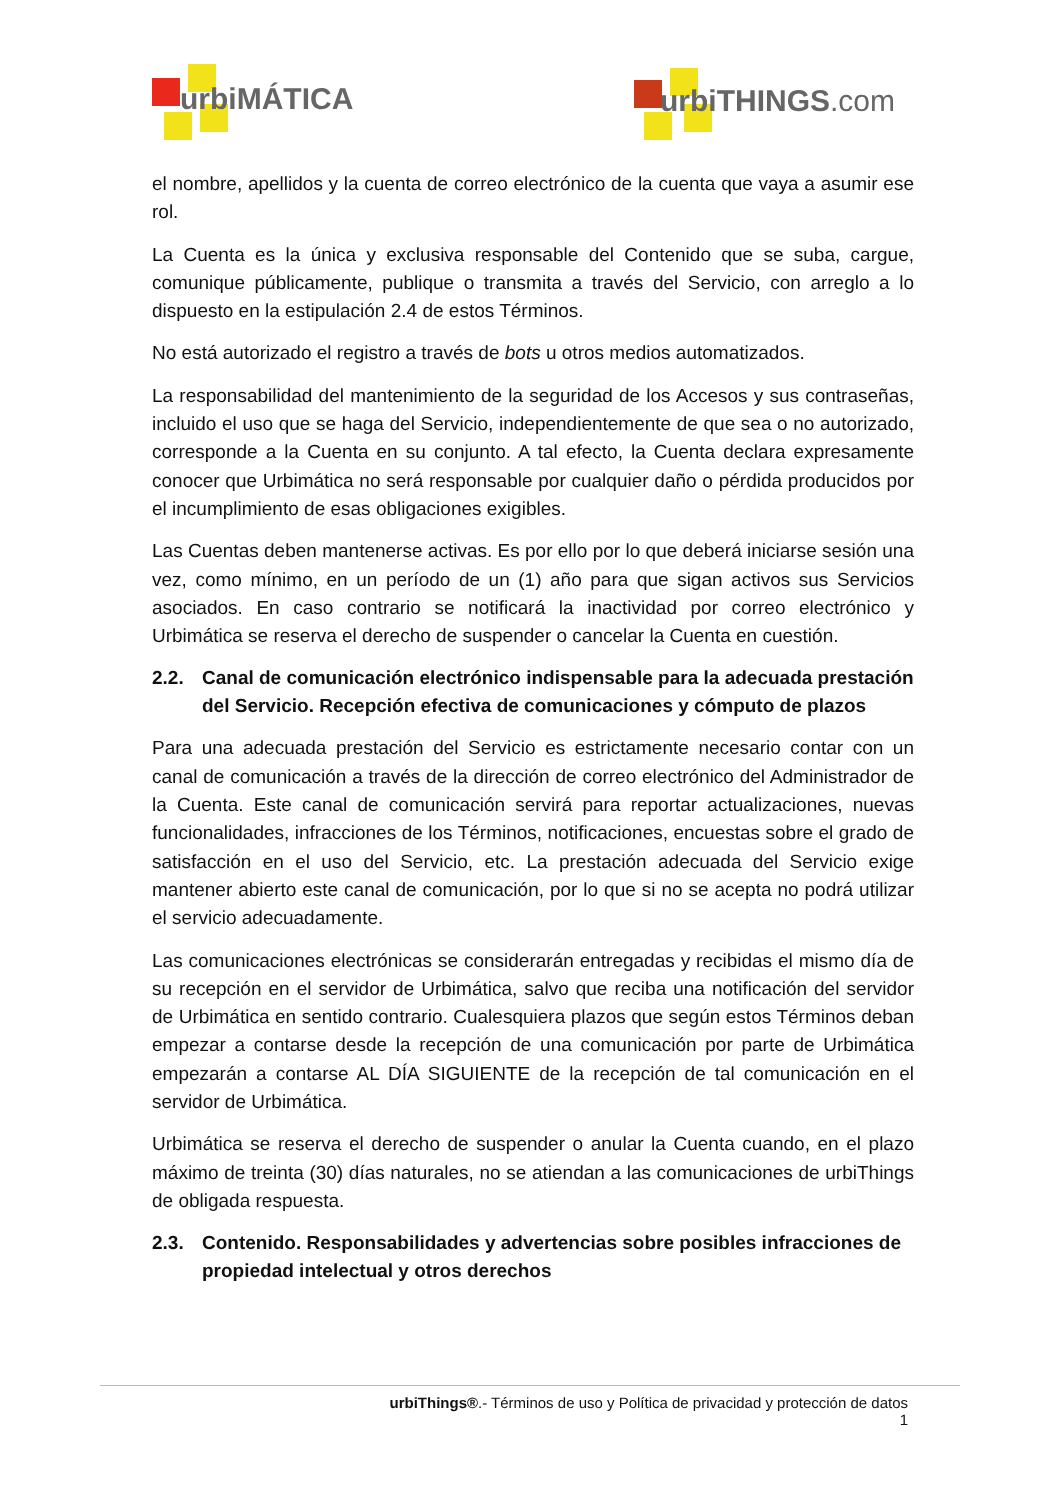urbiMÁTICA urbiTHINGS.com
el nombre, apellidos y la cuenta de correo electrónico de la cuenta que vaya a asumir ese rol.
La Cuenta es la única y exclusiva responsable del Contenido que se suba, cargue, comunique públicamente, publique o transmita a través del Servicio, con arreglo a lo dispuesto en la estipulación 2.4 de estos Términos.
No está autorizado el registro a través de bots u otros medios automatizados.
La responsabilidad del mantenimiento de la seguridad de los Accesos y sus contraseñas, incluido el uso que se haga del Servicio, independientemente de que sea o no autorizado, corresponde a la Cuenta en su conjunto. A tal efecto, la Cuenta declara expresamente conocer que Urbimática no será responsable por cualquier daño o pérdida producidos por el incumplimiento de esas obligaciones exigibles.
Las Cuentas deben mantenerse activas. Es por ello por lo que deberá iniciarse sesión una vez, como mínimo, en un período de un (1) año para que sigan activos sus Servicios asociados. En caso contrario se notificará la inactividad por correo electrónico y Urbimática se reserva el derecho de suspender o cancelar la Cuenta en cuestión.
2.2. Canal de comunicación electrónico indispensable para la adecuada prestación del Servicio. Recepción efectiva de comunicaciones y cómputo de plazos
Para una adecuada prestación del Servicio es estrictamente necesario contar con un canal de comunicación a través de la dirección de correo electrónico del Administrador de la Cuenta. Este canal de comunicación servirá para reportar actualizaciones, nuevas funcionalidades, infracciones de los Términos, notificaciones, encuestas sobre el grado de satisfacción en el uso del Servicio, etc. La prestación adecuada del Servicio exige mantener abierto este canal de comunicación, por lo que si no se acepta no podrá utilizar el servicio adecuadamente.
Las comunicaciones electrónicas se considerarán entregadas y recibidas el mismo día de su recepción en el servidor de Urbimática, salvo que reciba una notificación del servidor de Urbimática en sentido contrario. Cualesquiera plazos que según estos Términos deban empezar a contarse desde la recepción de una comunicación por parte de Urbimática empezarán a contarse AL DÍA SIGUIENTE de la recepción de tal comunicación en el servidor de Urbimática.
Urbimática se reserva el derecho de suspender o anular la Cuenta cuando, en el plazo máximo de treinta (30) días naturales, no se atiendan a las comunicaciones de urbiThings de obligada respuesta.
2.3. Contenido. Responsabilidades y advertencias sobre posibles infracciones de propiedad intelectual y otros derechos
urbiThings®.- Términos de uso y Política de privacidad y protección de datos
1